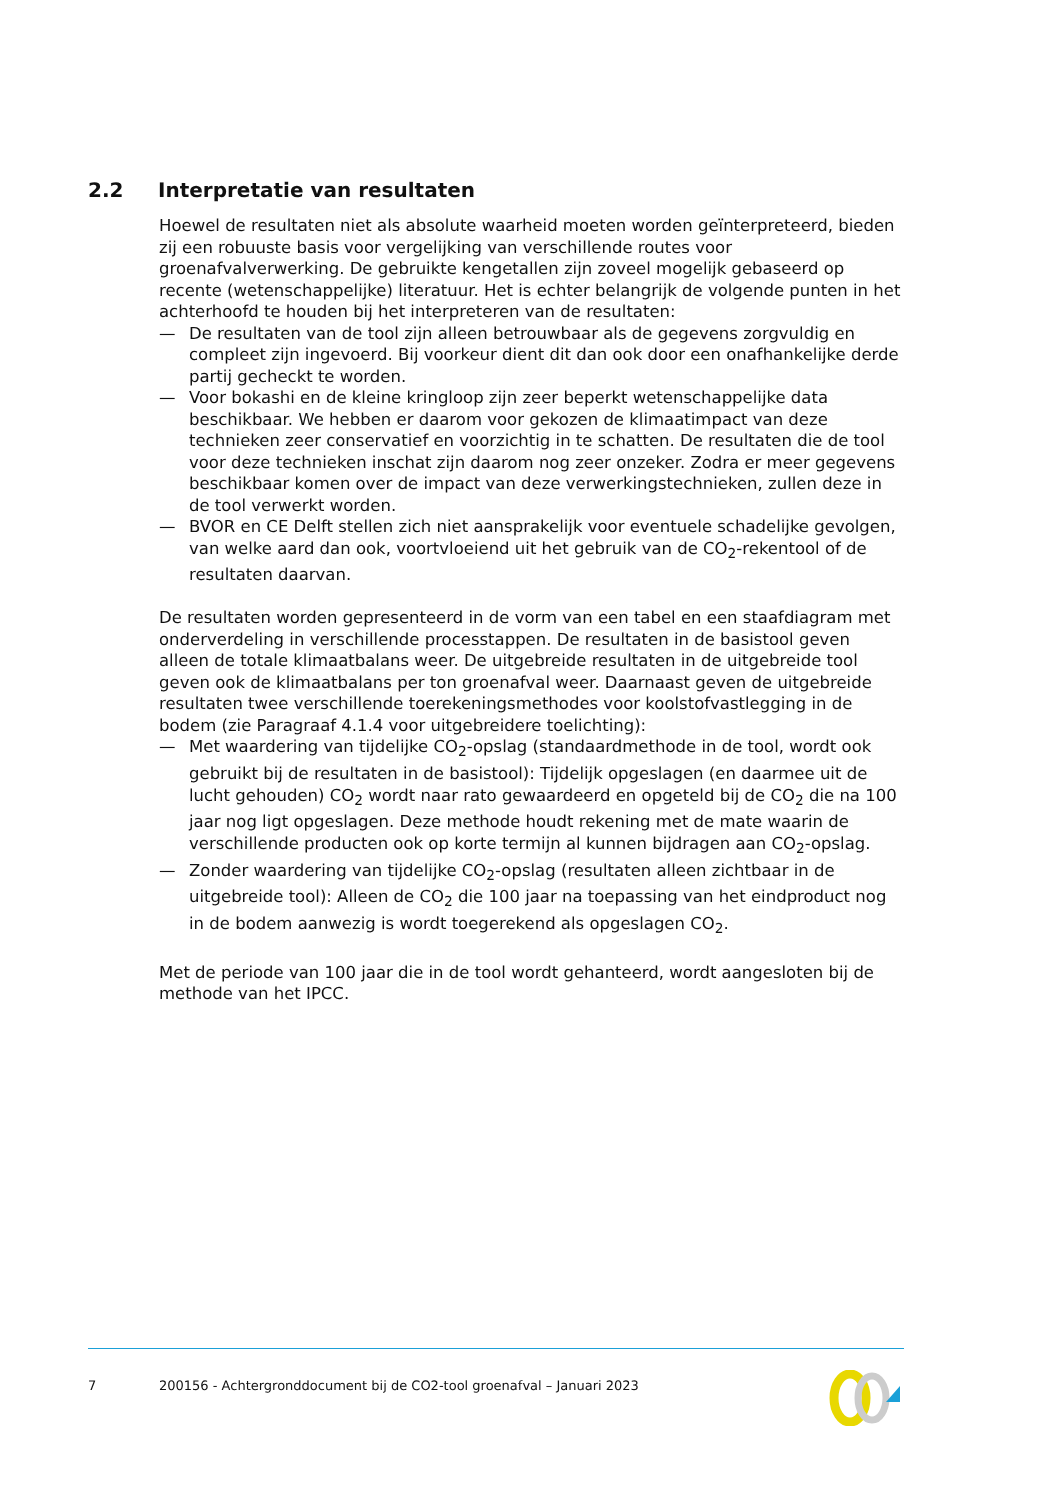2.2 Interpretatie van resultaten
Hoewel de resultaten niet als absolute waarheid moeten worden geïnterpreteerd, bieden zij een robuuste basis voor vergelijking van verschillende routes voor groenafvalverwerking. De gebruikte kengetallen zijn zoveel mogelijk gebaseerd op recente (wetenschappelijke) literatuur. Het is echter belangrijk de volgende punten in het achterhoofd te houden bij het interpreteren van de resultaten:
— De resultaten van de tool zijn alleen betrouwbaar als de gegevens zorgvuldig en compleet zijn ingevoerd. Bij voorkeur dient dit dan ook door een onafhankelijke derde partij gecheckt te worden.
— Voor bokashi en de kleine kringloop zijn zeer beperkt wetenschappelijke data beschikbaar. We hebben er daarom voor gekozen de klimaatimpact van deze technieken zeer conservatief en voorzichtig in te schatten. De resultaten die de tool voor deze technieken inschat zijn daarom nog zeer onzeker. Zodra er meer gegevens beschikbaar komen over de impact van deze verwerkingstechnieken, zullen deze in de tool verwerkt worden.
— BVOR en CE Delft stellen zich niet aansprakelijk voor eventuele schadelijke gevolgen, van welke aard dan ook, voortvloeiend uit het gebruik van de CO<sub>2</sub>-rekentool of de resultaten daarvan.
De resultaten worden gepresenteerd in de vorm van een tabel en een staafdiagram met onderverdeling in verschillende processtappen. De resultaten in de basistool geven alleen de totale klimaatbalans weer. De uitgebreide resultaten in de uitgebreide tool geven ook de klimaatbalans per ton groenafval weer. Daarnaast geven de uitgebreide resultaten twee verschillende toerekeningsmethodes voor koolstofvastlegging in de bodem (zie Paragraaf 4.1.4 voor uitgebreidere toelichting):
— Met waardering van tijdelijke CO<sub>2</sub>-opslag (standaardmethode in de tool, wordt ook gebruikt bij de resultaten in de basistool): Tijdelijk opgeslagen (en daarmee uit de lucht gehouden) CO<sub>2</sub> wordt naar rato gewaardeerd en opgeteld bij de CO<sub>2</sub> die na 100 jaar nog ligt opgeslagen. Deze methode houdt rekening met de mate waarin de verschillende producten ook op korte termijn al kunnen bijdragen aan CO<sub>2</sub>-opslag.
— Zonder waardering van tijdelijke CO<sub>2</sub>-opslag (resultaten alleen zichtbaar in de uitgebreide tool): Alleen de CO<sub>2</sub> die 100 jaar na toepassing van het eindproduct nog in de bodem aanwezig is wordt toegerekend als opgeslagen CO<sub>2</sub>.
Met de periode van 100 jaar die in de tool wordt gehanteerd, wordt aangesloten bij de methode van het IPCC.
7 200156 - Achtergronddocument bij de CO2-tool groenafval – Januari 2023